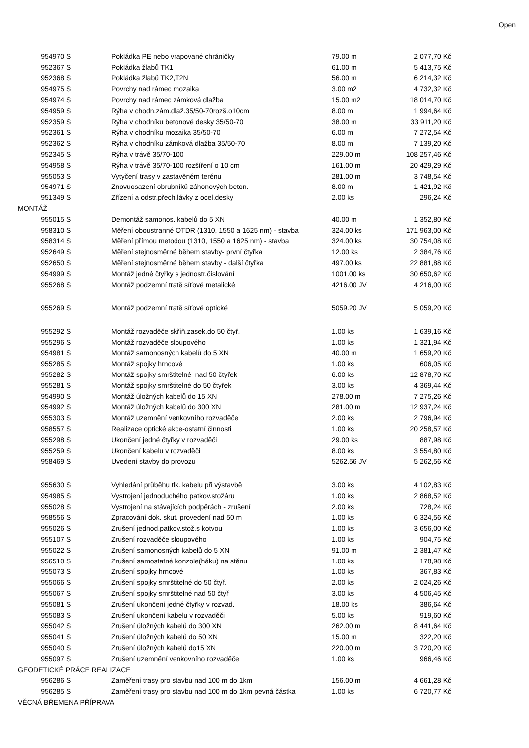Open
| 954970 | S | Pokládka PE nebo vrapované chráničky | 79.00 m | 2 077,70 Kč |
| 952367 | S | Pokládka žlabů TK1 | 61.00 m | 5 413,75 Kč |
| 952368 | S | Pokládka žlabů TK2,T2N | 56.00 m | 6 214,32 Kč |
| 954975 | S | Povrchy nad rámec mozaika | 3.00 m2 | 4 732,32 Kč |
| 954974 | S | Povrchy nad rámec zámková dlažba | 15.00 m2 | 18 014,70 Kč |
| 954959 | S | Rýha v chodn.zám.dlaž.35/50-70rozš.o10cm | 8.00 m | 1 994,64 Kč |
| 952359 | S | Rýha v chodníku betonové desky 35/50-70 | 38.00 m | 33 911,20 Kč |
| 952361 | S | Rýha v chodníku mozaika 35/50-70 | 6.00 m | 7 272,54 Kč |
| 952362 | S | Rýha v chodníku zámková dlažba 35/50-70 | 8.00 m | 7 139,20 Kč |
| 952345 | S | Rýha v trávě 35/70-100 | 229.00 m | 108 257,46 Kč |
| 954958 | S | Rýha v trávě 35/70-100 rozšíření o 10 cm | 161.00 m | 20 429,29 Kč |
| 955053 | S | Vytyčení trasy v zastavěném terénu | 281.00 m | 3 748,54 Kč |
| 954971 | S | Znovuosazení obrubníků záhonových beton. | 8.00 m | 1 421,92 Kč |
| 951349 | S | Zřízení a odstr.přech.lávky z ocel.desky | 2.00 ks | 296,24 Kč |
| MONTÁŽ | | | | |
| 955015 | S | Demontáž samonos. kabelů do 5 XN | 40.00 m | 1 352,80 Kč |
| 958310 | S | Měření oboustranné OTDR (1310, 1550 a 1625 nm) - stavba | 324.00 ks | 171 963,00 Kč |
| 958314 | S | Měření přímou metodou (1310, 1550 a 1625 nm) - stavba | 324.00 ks | 30 754,08 Kč |
| 952649 | S | Měření stejnosměrné během stavby- první čtyřka | 12.00 ks | 2 384,76 Kč |
| 952650 | S | Měření stejnosměrné během stavby - další čtyřka | 497.00 ks | 22 881,88 Kč |
| 954999 | S | Montáž jedné čtyřky s jednostr.číslování | 1001.00 ks | 30 650,62 Kč |
| 955268 | S | Montáž podzemní tratě síťové metalické | 4216.00 JV | 4 216,00 Kč |
| 955269 | S | Montáž podzemní tratě síťové optické | 5059.20 JV | 5 059,20 Kč |
| 955292 | S | Montáž rozvaděče skříň.zasek.do 50 čtyř. | 1.00 ks | 1 639,16 Kč |
| 955296 | S | Montáž rozvaděče sloupového | 1.00 ks | 1 321,94 Kč |
| 954981 | S | Montáž samonosných kabelů do 5 XN | 40.00 m | 1 659,20 Kč |
| 955285 | S | Montáž spojky hrncové | 1.00 ks | 606,05 Kč |
| 955282 | S | Montáž spojky smrštitelné nad 50 čtyřek | 6.00 ks | 12 878,70 Kč |
| 955281 | S | Montáž spojky smrštitelné do 50 čtyřek | 3.00 ks | 4 369,44 Kč |
| 954990 | S | Montáž úložných kabelů do 15 XN | 278.00 m | 7 275,26 Kč |
| 954992 | S | Montáž úložných kabelů do 300 XN | 281.00 m | 12 937,24 Kč |
| 955303 | S | Montáž uzemnění venkovního rozvaděče | 2.00 ks | 2 796,94 Kč |
| 958557 | S | Realizace optické akce-ostatní činnosti | 1.00 ks | 20 258,57 Kč |
| 955298 | S | Ukončení jedné čtyřky v rozvaděči | 29.00 ks | 887,98 Kč |
| 955259 | S | Ukončení kabelu v rozvaděči | 8.00 ks | 3 554,80 Kč |
| 958469 | S | Uvedení stavby do provozu | 5262.56 JV | 5 262,56 Kč |
| 955630 | S | Vyhledání průběhu tlk. kabelu při výstavbě | 3.00 ks | 4 102,83 Kč |
| 954985 | S | Vystrojení jednoduchého patkov.stožáru | 1.00 ks | 2 868,52 Kč |
| 955028 | S | Vystrojení na stávajících podpěrách - zrušení | 2.00 ks | 728,24 Kč |
| 958556 | S | Zpracování dok. skut. provedení nad 50 m | 1.00 ks | 6 324,56 Kč |
| 955026 | S | Zrušení jednod.patkov.stož.s kotvou | 1.00 ks | 3 656,00 Kč |
| 955107 | S | Zrušení rozvaděče sloupového | 1.00 ks | 904,75 Kč |
| 955022 | S | Zrušení samonosných kabelů do 5 XN | 91.00 m | 2 381,47 Kč |
| 956510 | S | Zrušení samostatné konzole(háku) na stěnu | 1.00 ks | 178,98 Kč |
| 955073 | S | Zrušení spojky hrncové | 1.00 ks | 367,83 Kč |
| 955066 | S | Zrušení spojky smrštitelné do 50 čtyř. | 2.00 ks | 2 024,26 Kč |
| 955067 | S | Zrušení spojky smrštitelné nad 50 čtyř | 3.00 ks | 4 506,45 Kč |
| 955081 | S | Zrušení ukončení jedné čtyřky v rozvad. | 18.00 ks | 386,64 Kč |
| 955083 | S | Zrušení ukončení kabelu v rozvaděči | 5.00 ks | 919,60 Kč |
| 955042 | S | Zrušení úložných kabelů do 300 XN | 262.00 m | 8 441,64 Kč |
| 955041 | S | Zrušení úložných kabelů do 50 XN | 15.00 m | 322,20 Kč |
| 955040 | S | Zrušení úložných kabelů do15 XN | 220.00 m | 3 720,20 Kč |
| 955097 | S | Zrušení uzemnění venkovního rozvaděče | 1.00 ks | 966,46 Kč |
| GEODETICKÉ PRÁCE REALIZACE | | | | |
| 956286 | S | Zaměření trasy pro stavbu nad 100 m do 1km | 156.00 m | 4 661,28 Kč |
| 956285 | S | Zaměření trasy pro stavbu nad 100 m do 1km pevná částka | 1.00 ks | 6 720,77 Kč |
| VĚCNÁ BŘEMENA PŘÍPRAVA | | | | |